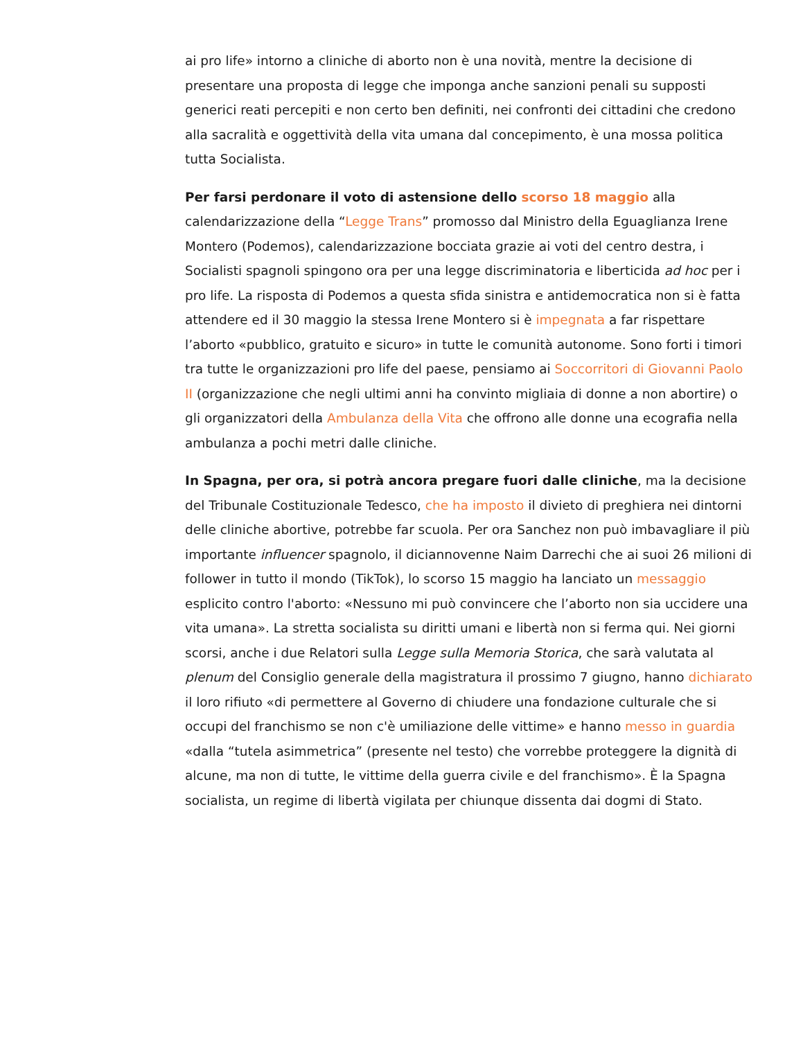ai pro life» intorno a cliniche di aborto non è una novità, mentre la decisione di presentare una proposta di legge che imponga anche sanzioni penali su supposti generici reati percepiti e non certo ben definiti, nei confronti dei cittadini che credono alla sacralità e oggettività della vita umana dal concepimento, è una mossa politica tutta Socialista.
Per farsi perdonare il voto di astensione dello scorso 18 maggio alla calendarizzazione della “Legge Trans” promosso dal Ministro della Eguaglianza Irene Montero (Podemos), calendarizzazione bocciata grazie ai voti del centro destra, i Socialisti spagnoli spingono ora per una legge discriminatoria e liberticida ad hoc per i pro life. La risposta di Podemos a questa sfida sinistra e antidemocratica non si è fatta attendere ed il 30 maggio la stessa Irene Montero si è impegnata a far rispettare l’aborto «pubblico, gratuito e sicuro» in tutte le comunità autonome. Sono forti i timori tra tutte le organizzazioni pro life del paese, pensiamo ai Soccorritori di Giovanni Paolo II (organizzazione che negli ultimi anni ha convinto migliaia di donne a non abortire) o gli organizzatori della Ambulanza della Vita che offrono alle donne una ecografia nella ambulanza a pochi metri dalle cliniche.
In Spagna, per ora, si potrà ancora pregare fuori dalle cliniche, ma la decisione del Tribunale Costituzionale Tedesco, che ha imposto il divieto di preghiera nei dintorni delle cliniche abortive, potrebbe far scuola. Per ora Sanchez non può imbavagliare il più importante influencer spagnolo, il diciannovenne Naim Darrechi che ai suoi 26 milioni di follower in tutto il mondo (TikTok), lo scorso 15 maggio ha lanciato un messaggio esplicito contro l'aborto: «Nessuno mi può convincere che l’aborto non sia uccidere una vita umana». La stretta socialista su diritti umani e libertà non si ferma qui. Nei giorni scorsi, anche i due Relatori sulla Legge sulla Memoria Storica, che sarà valutata al plenum del Consiglio generale della magistratura il prossimo 7 giugno, hanno dichiarato il loro rifiuto «di permettere al Governo di chiudere una fondazione culturale che si occupi del franchismo se non c'è umiliazione delle vittime» e hanno messo in guardia «dalla “tutela asimmetrica” (presente nel testo) che vorrebbe proteggere la dignità di alcune, ma non di tutte, le vittime della guerra civile e del franchismo». È la Spagna socialista, un regime di libertà vigilata per chiunque dissenta dai dogmi di Stato.